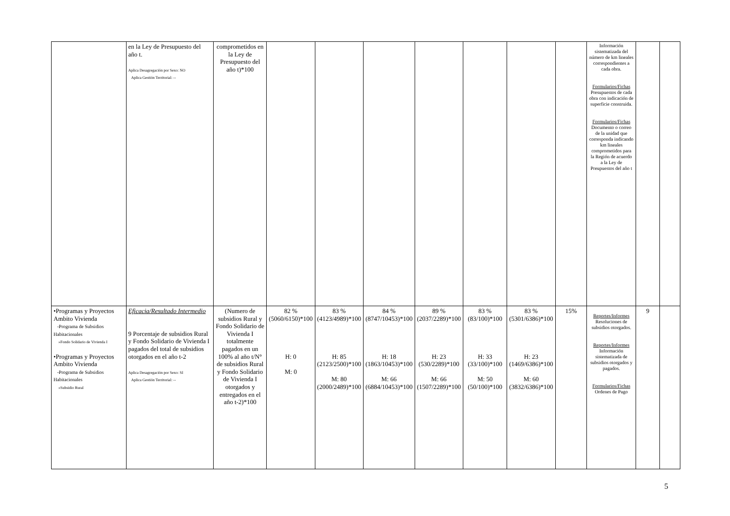| | en la Ley de Presupuesto del año t. Aplica Desagregación por Sexo: NO Aplica Gestión Territorial: -- | comprometidos en la Ley de Presupuesto del año t)*100 | | | | | | | | Información sistematizada del número de km lineales correspondientes a cada obra. Formularios/Fichas Presupuestos de cada obra con indicación de superficie construida. Formularios/Fichas Documento o correo de la unidad que corresponda indicando km lineales comprometidos para la Región de acuerdo a la Ley de Preupuestos del año t | | |
| •Programas y Proyectos Ambito Vivienda -Programa de Subsidios Habitacionales »Fondo Solidario de Vivienda I •Programas y Proyectos Ambito Vivienda -Programa de Subsidios Habitacionales »Subsidio Rural | Eficacia/Resultado Intermedio 9 Porcentaje de subsidios Rural y Fondo Solidario de Vivienda I pagados del total de subsidios otorgados en el año t-2 Aplica Desagregación por Sexo: SI Aplica Gestión Territorial: -- | (Numero de subsidios Rural y Fondo Solidario de Vivienda I totalmente pagados en un 100% al año t/N° de subsidios Rural y Fondo Solidario de Vivienda I otorgados y entregados en el año t-2)*100 | 82 % (5060/6150)*100 H: 0 M: 0 | 83 % (4123/4989)*100 H: 85 (2123/2500)*100 M: 80 (2000/2489)*100 | 84 % (8747/10453)*100 H: 18 (1863/10453)*100 M: 66 (6884/10453)*100 | 89 % (2037/2289)*100 H: 23 (530/2289)*100 M: 66 (1507/2289)*100 | 83 % (83/100)*100 H: 33 (33/100)*100 M: 50 (50/100)*100 | 83 % (5301/6386)*100 H: 23 (1469/6386)*100 M: 60 (3832/6386)*100 | 15% | Reportes/Informes Resoluciones de subsidios otorgados. Reportes/Informes Información sistematizada de subsidios otorgados y pagados. Formularios/Fichas Ordenes de Pago | 9 | |
5